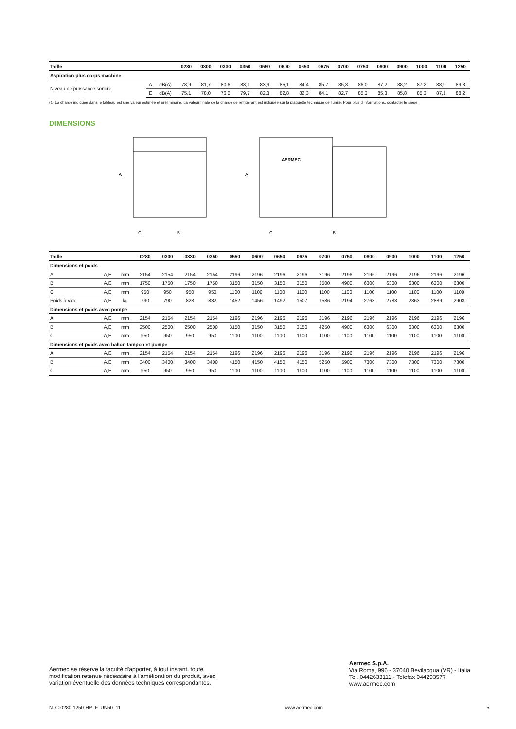| Taille | | | 0280 | 0300 | 0330 | 0350 | 0550 | 0600 | 0650 | 0675 | 0700 | 0750 | 0800 | 0900 | 1000 | 1100 | 1250 |
| --- | --- | --- | --- | --- | --- | --- | --- | --- | --- | --- | --- | --- | --- | --- | --- | --- | --- |
| Aspiration plus corps machine | | | | | | | | | | | | | | | | | |
| Niveau de puissance sonore | A | dB(A) | 78,9 | 81,7 | 80,6 | 83,1 | 83,9 | 85,1 | 84,4 | 85,7 | 85,3 | 86,0 | 87,2 | 88,2 | 87,2 | 88,9 | 89,3 |
| | E | dB(A) | 75,1 | 78,0 | 76,0 | 79,7 | 82,3 | 82,8 | 82,3 | 84,1 | 82,7 | 85,3 | 85,3 | 85,8 | 85,3 | 87,1 | 88,2 |
(1) La charge indiquée dans le tableau est une valeur estimée et préliminaire. La valeur finale de la charge de réfrigérant est indiquée sur la plaquette technique de l’unité. Pour plus d’informations, contacter le siège.
DIMENSIONS
A
C
B
AERMEC
A
C
B
| Taille | | | 0280 | 0300 | 0330 | 0350 | 0550 | 0600 | 0650 | 0675 | 0700 | 0750 | 0800 | 0900 | 1000 | 1100 | 1250 |
| --- | --- | --- | --- | --- | --- | --- | --- | --- | --- | --- | --- | --- | --- | --- | --- | --- | --- |
| Dimensions et poids | | | | | | | | | | | | | | | | | |
| A | A,E | mm | 2154 | 2154 | 2154 | 2154 | 2196 | 2196 | 2196 | 2196 | 2196 | 2196 | 2196 | 2196 | 2196 | 2196 | 2196 |
| B | A,E | mm | 1750 | 1750 | 1750 | 1750 | 3150 | 3150 | 3150 | 3150 | 3500 | 4900 | 6300 | 6300 | 6300 | 6300 | 6300 |
| C | A,E | mm | 950 | 950 | 950 | 950 | 1100 | 1100 | 1100 | 1100 | 1100 | 1100 | 1100 | 1100 | 1100 | 1100 | 1100 |
| Poids à vide | A,E | kg | 790 | 790 | 828 | 832 | 1452 | 1456 | 1492 | 1507 | 1586 | 2194 | 2768 | 2783 | 2863 | 2889 | 2903 |
| Dimensions et poids avec pompe | | | | | | | | | | | | | | | | | |
| A | A,E | mm | 2154 | 2154 | 2154 | 2154 | 2196 | 2196 | 2196 | 2196 | 2196 | 2196 | 2196 | 2196 | 2196 | 2196 | 2196 |
| B | A,E | mm | 2500 | 2500 | 2500 | 2500 | 3150 | 3150 | 3150 | 3150 | 4250 | 4900 | 6300 | 6300 | 6300 | 6300 | 6300 |
| C | A,E | mm | 950 | 950 | 950 | 950 | 1100 | 1100 | 1100 | 1100 | 1100 | 1100 | 1100 | 1100 | 1100 | 1100 | 1100 |
| Dimensions et poids avec ballon tampon et pompe | | | | | | | | | | | | | | | | | |
| A | A,E | mm | 2154 | 2154 | 2154 | 2154 | 2196 | 2196 | 2196 | 2196 | 2196 | 2196 | 2196 | 2196 | 2196 | 2196 | 2196 |
| B | A,E | mm | 3400 | 3400 | 3400 | 3400 | 4150 | 4150 | 4150 | 4150 | 5250 | 5900 | 7300 | 7300 | 7300 | 7300 | 7300 |
| C | A,E | mm | 950 | 950 | 950 | 950 | 1100 | 1100 | 1100 | 1100 | 1100 | 1100 | 1100 | 1100 | 1100 | 1100 | 1100 |
Aermec se réserve la faculté d'apporter, à tout instant, toute
modification retenue nécessaire à l'amélioration du produit, avec
variation éventuelle des données techniques correspondantes.
Aermec S.p.A.
Via Roma, 996 - 37040 Bevilacqua (VR) - Italia
Tel. 0442633111 - Telefax 044293577
www.aermec.com
NLC-0280-1250-HP_F_UN50_11 www.aermec.com 5